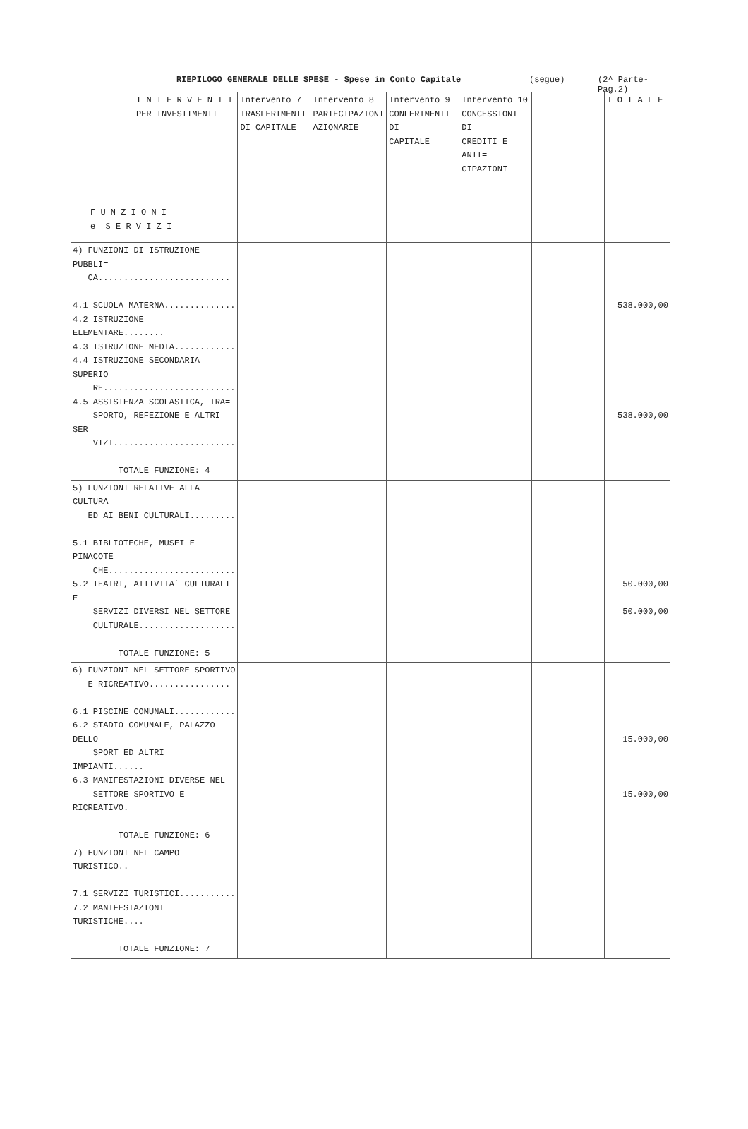RIEPILOGO GENERALE DELLE SPESE - Spese in Conto Capitale (segue) (2^ Parte-Pag.2)
| I N T E R V E N T I PER INVESTIMENTI F U N Z I O N I e S E R V I Z I | Intervento 7 TRASFERIMENTI DI CAPITALE | Intervento 8 PARTECIPAZIONI AZIONARIE | Intervento 9 CONFERIMENTI DI CAPITALE | Intervento 10 CONCESSIONI DI CREDITI E ANTI= CIPAZIONI | | T O T A L E |
| --- | --- | --- | --- | --- | --- | --- |
| 4) FUNZIONI DI ISTRUZIONE PUBBLI= CA.......................... 4.1 SCUOLA MATERNA.............. 4.2 ISTRUZIONE ELEMENTARE........ 4.3 ISTRUZIONE MEDIA............ 4.4 ISTRUZIONE SECONDARIA SUPERIO= RE.......................... 4.5 ASSISTENZA SCOLASTICA, TRA= SPORTO, REFEZIONE E ALTRI SER= VIZI........................ TOTALE FUNZIONE: 4 | | | | | | 538.000,00 538.000,00 |
| 5) FUNZIONI RELATIVE ALLA CULTURA ED AI BENI CULTURALI......... 5.1 BIBLIOTECHE, MUSEI E PINACOTE= CHE......................... 5.2 TEATRI, ATTIVITA` CULTURALI E SERVIZI DIVERSI NEL SETTORE CULTURALE................... TOTALE FUNZIONE: 5 | | | | | | 50.000,00 50.000,00 |
| 6) FUNZIONI NEL SETTORE SPORTIVO E RICREATIVO................ 6.1 PISCINE COMUNALI............ 6.2 STADIO COMUNALE, PALAZZO DELLO SPORT ED ALTRI IMPIANTI...... 6.3 MANIFESTAZIONI DIVERSE NEL SETTORE SPORTIVO E RICREATIVO. TOTALE FUNZIONE: 6 | | | | | | 15.000,00 15.000,00 |
| 7) FUNZIONI NEL CAMPO TURISTICO.. 7.1 SERVIZI TURISTICI........... 7.2 MANIFESTAZIONI TURISTICHE.... TOTALE FUNZIONE: 7 | | | | | | |